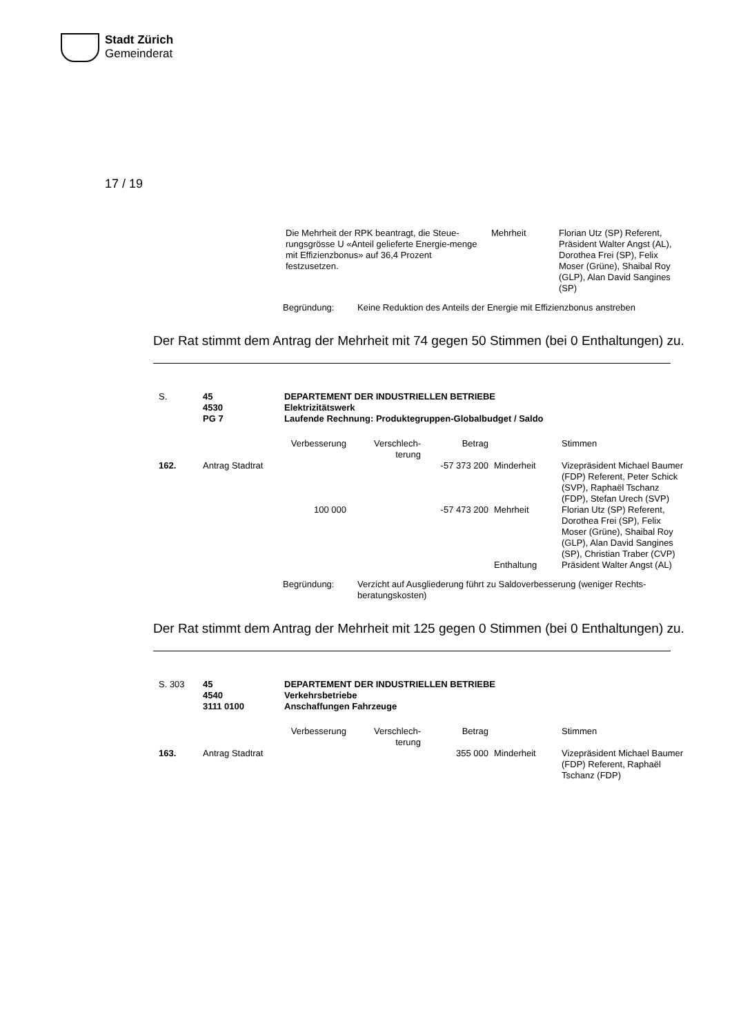Stadt Zürich
Gemeinderat
17 / 19
| Die Mehrheit der RPK beantragt, die Steue-rungsgrösse U «Anteil gelieferte Energie-menge mit Effizienzbonus» auf 36,4 Prozent festzusetzen. | Mehrheit | Florian Utz (SP) Referent, Präsident Walter Angst (AL), Dorothea Frei (SP), Felix Moser (Grüne), Shaibal Roy (GLP), Alan David Sangines (SP) |
| Begründung: | Keine Reduktion des Anteils der Energie mit Effizienzbonus anstreben |
Der Rat stimmt dem Antrag der Mehrheit mit 74 gegen 50 Stimmen (bei 0 Enthaltungen) zu.
| S. | 45 4530 PG 7 | DEPARTEMENT DER INDUSTRIELLEN BETRIEBE Elektrizitätswerk Laufende Rechnung: Produktegruppen-Globalbudget / Saldo | | | | |
| | | Verbesserung | Verschlech- terung | Betrag | | Stimmen |
| 162. | Antrag Stadtrat | | | -57 373 200 | Minderheit | Vizepräsident Michael Baumer (FDP) Referent, Peter Schick (SVP), Raphaël Tschanz (FDP), Stefan Urech (SVP) |
| | | 100 000 | | -57 473 200 | Mehrheit | Florian Utz (SP) Referent, Dorothea Frei (SP), Felix Moser (Grüne), Shaibal Roy (GLP), Alan David Sangines (SP), Christian Traber (CVP) |
| | | | | | Enthaltung | Präsident Walter Angst (AL) |
| Begründung: | Verzicht auf Ausgliederung führt zu Saldoverbesserung (weniger Rechts-beratungskosten) |
Der Rat stimmt dem Antrag der Mehrheit mit 125 gegen 0 Stimmen (bei 0 Enthaltungen) zu.
| S. 303 | 45 4540 3111 0100 | DEPARTEMENT DER INDUSTRIELLEN BETRIEBE Verkehrsbetriebe Anschaffungen Fahrzeuge | | | | |
| | | Verbesserung | Verschlech- terung | Betrag | | Stimmen |
| 163. | Antrag Stadtrat | | | 355 000 | Minderheit | Vizepräsident Michael Baumer (FDP) Referent, Raphaël Tschanz (FDP) |